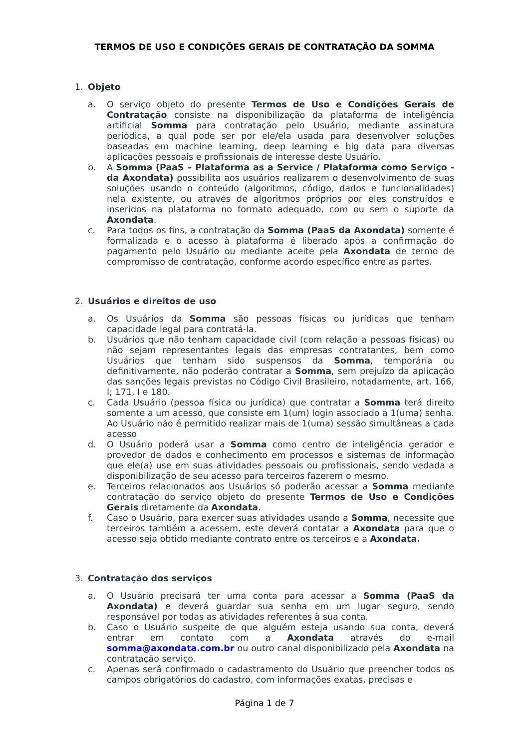TERMOS DE USO E CONDIÇÕES GERAIS DE CONTRATAÇÃO DA SOMMA
1. Objeto
a. O serviço objeto do presente Termos de Uso e Condições Gerais de Contratação consiste na disponibilização da plataforma de inteligência artificial Somma para contratação pelo Usuário, mediante assinatura periódica, a qual pode ser por ele/ela usada para desenvolver soluções baseadas em machine learning, deep learning e big data para diversas aplicações pessoais e profissionais de interesse deste Usuário.
b. A Somma (PaaS – Plataforma as a Service / Plataforma como Serviço - da Axondata) possibilita aos usuários realizarem o desenvolvimento de suas soluções usando o conteúdo (algoritmos, código, dados e funcionalidades) nela existente, ou através de algoritmos próprios por eles construídos e inseridos na plataforma no formato adequado, com ou sem o suporte da Axondata.
c. Para todos os fins, a contratação da Somma (PaaS da Axondata) somente é formalizada e o acesso à plataforma é liberado após a confirmação do pagamento pelo Usuário ou mediante aceite pela Axondata de termo de compromisso de contratação, conforme acordo específico entre as partes.
2. Usuários e direitos de uso
a. Os Usuários da Somma são pessoas físicas ou jurídicas que tenham capacidade legal para contratá-la.
b. Usuários que não tenham capacidade civil (com relação a pessoas físicas) ou não sejam representantes legais das empresas contratantes, bem como Usuários que tenham sido suspensos da Somma, temporária ou definitivamente, não poderão contratar a Somma, sem prejuízo da aplicação das sanções legais previstas no Código Civil Brasileiro, notadamente, art. 166, I; 171, I e 180.
c. Cada Usuário (pessoa física ou jurídica) que contratar a Somma terá direito somente a um acesso, que consiste em 1(um) login associado a 1(uma) senha. Ao Usuário não é permitido realizar mais de 1(uma) sessão simultâneas a cada acesso
d. O Usuário poderá usar a Somma como centro de inteligência gerador e provedor de dados e conhecimento em processos e sistemas de informação que ele(a) use em suas atividades pessoais ou profissionais, sendo vedada a disponibilização de seu acesso para terceiros fazerem o mesmo.
e. Terceiros relacionados aos Usuários só poderão acessar a Somma mediante contratação do serviço objeto do presente Termos de Uso e Condições Gerais diretamente da Axondata.
f. Caso o Usuário, para exercer suas atividades usando a Somma, necessite que terceiros também a acessem, este deverá contatar a Axondata para que o acesso seja obtido mediante contrato entre os terceiros e a Axondata.
3. Contratação dos serviços
a. O Usuário precisará ter uma conta para acessar a Somma (PaaS da Axondata) e deverá guardar sua senha em um lugar seguro, sendo responsável por todas as atividades referentes à sua conta.
b. Caso o Usuário suspeite de que alguém esteja usando sua conta, deverá entrar em contato com a Axondata através do e-mail somma@axondata.com.br ou outro canal disponibilizado pela Axondata na contratação serviço.
c. Apenas será confirmado o cadastramento do Usuário que preencher todos os campos obrigatórios do cadastro, com informações exatas, precisas e
Página 1 de 7